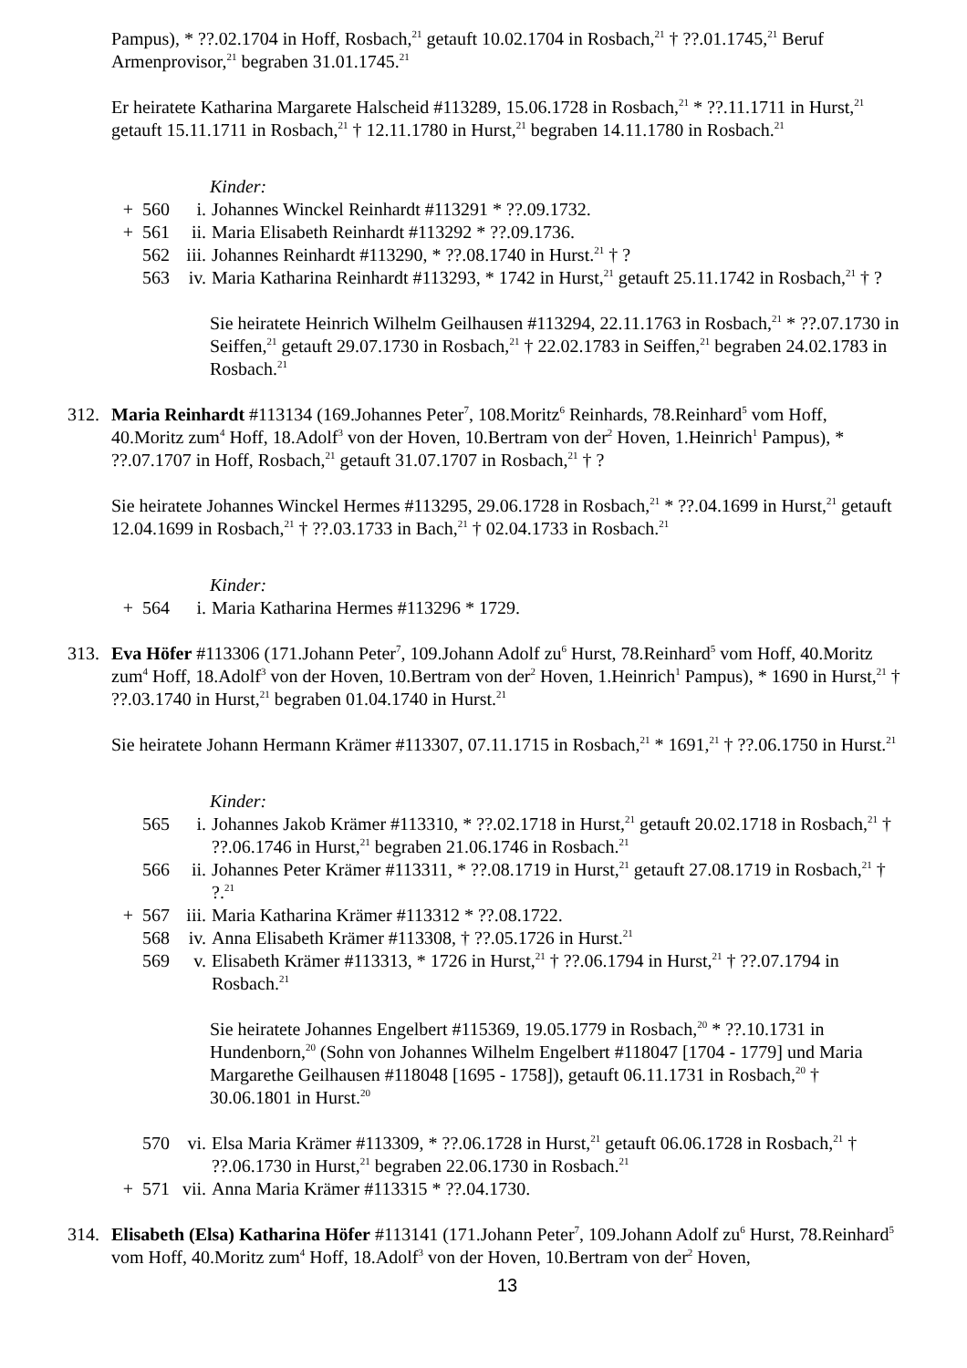Pampus), * ??.02.1704 in Hoff, Rosbach,<sup>21</sup> getauft 10.02.1704 in Rosbach,<sup>21</sup> † ??.01.1745,<sup>21</sup> Beruf Armenprovisor,<sup>21</sup> begraben 31.01.1745.<sup>21</sup>
Er heiratete Katharina Margarete Halscheid #113289, 15.06.1728 in Rosbach,<sup>21</sup> * ??.11.1711 in Hurst,<sup>21</sup> getauft 15.11.1711 in Rosbach,<sup>21</sup> † 12.11.1780 in Hurst,<sup>21</sup> begraben 14.11.1780 in Rosbach.<sup>21</sup>
Kinder:
+ 560 i. Johannes Winckel Reinhardt #113291 * ??.09.1732.
+ 561 ii. Maria Elisabeth Reinhardt #113292 * ??.09.1736.
562 iii. Johannes Reinhardt #113290, * ??.08.1740 in Hurst.<sup>21</sup> † ?
563 iv. Maria Katharina Reinhardt #113293, * 1742 in Hurst,<sup>21</sup> getauft 25.11.1742 in Rosbach,<sup>21</sup> † ?
Sie heiratete Heinrich Wilhelm Geilhausen #113294, 22.11.1763 in Rosbach,<sup>21</sup> * ??.07.1730 in Seiffen,<sup>21</sup> getauft 29.07.1730 in Rosbach,<sup>21</sup> † 22.02.1783 in Seiffen,<sup>21</sup> begraben 24.02.1783 in Rosbach.<sup>21</sup>
312. Maria Reinhardt #113134 (169.Johannes Peter<sup>7</sup>, 108.Moritz<sup>6</sup> Reinhards, 78.Reinhard<sup>5</sup> vom Hoff, 40.Moritz zum<sup>4</sup> Hoff, 18.Adolf<sup>3</sup> von der Hoven, 10.Bertram von der<sup>2</sup> Hoven, 1.Heinrich<sup>1</sup> Pampus), * ??.07.1707 in Hoff, Rosbach,<sup>21</sup> getauft 31.07.1707 in Rosbach,<sup>21</sup> † ?
Sie heiratete Johannes Winckel Hermes #113295, 29.06.1728 in Rosbach,<sup>21</sup> * ??.04.1699 in Hurst,<sup>21</sup> getauft 12.04.1699 in Rosbach,<sup>21</sup> † ??.03.1733 in Bach,<sup>21</sup> † 02.04.1733 in Rosbach.<sup>21</sup>
Kinder:
+ 564 i. Maria Katharina Hermes #113296 * 1729.
313. Eva Höfer #113306 (171.Johann Peter<sup>7</sup>, 109.Johann Adolf zu<sup>6</sup> Hurst, 78.Reinhard<sup>5</sup> vom Hoff, 40.Moritz zum<sup>4</sup> Hoff, 18.Adolf<sup>3</sup> von der Hoven, 10.Bertram von der<sup>2</sup> Hoven, 1.Heinrich<sup>1</sup> Pampus), * 1690 in Hurst,<sup>21</sup> † ??.03.1740 in Hurst,<sup>21</sup> begraben 01.04.1740 in Hurst.<sup>21</sup>
Sie heiratete Johann Hermann Krämer #113307, 07.11.1715 in Rosbach,<sup>21</sup> * 1691,<sup>21</sup> † ??.06.1750 in Hurst.<sup>21</sup>
Kinder:
565 i. Johannes Jakob Krämer #113310, * ??.02.1718 in Hurst,<sup>21</sup> getauft 20.02.1718 in Rosbach,<sup>21</sup> † ??.06.1746 in Hurst,<sup>21</sup> begraben 21.06.1746 in Rosbach.<sup>21</sup>
566 ii. Johannes Peter Krämer #113311, * ??.08.1719 in Hurst,<sup>21</sup> getauft 27.08.1719 in Rosbach,<sup>21</sup> † ?.<sup>21</sup>
+ 567 iii. Maria Katharina Krämer #113312 * ??.08.1722.
568 iv. Anna Elisabeth Krämer #113308, † ??.05.1726 in Hurst.<sup>21</sup>
569 v. Elisabeth Krämer #113313, * 1726 in Hurst,<sup>21</sup> † ??.06.1794 in Hurst,<sup>21</sup> † ??.07.1794 in Rosbach.<sup>21</sup>
Sie heiratete Johannes Engelbert #115369, 19.05.1779 in Rosbach,<sup>20</sup> * ??.10.1731 in Hundenborn,<sup>20</sup> (Sohn von Johannes Wilhelm Engelbert #118047 [1704 - 1779] und Maria Margarethe Geilhausen #118048 [1695 - 1758]), getauft 06.11.1731 in Rosbach,<sup>20</sup> † 30.06.1801 in Hurst.<sup>20</sup>
570 vi. Elsa Maria Krämer #113309, * ??.06.1728 in Hurst,<sup>21</sup> getauft 06.06.1728 in Rosbach,<sup>21</sup> † ??.06.1730 in Hurst,<sup>21</sup> begraben 22.06.1730 in Rosbach.<sup>21</sup>
+ 571 vii. Anna Maria Krämer #113315 * ??.04.1730.
314. Elisabeth (Elsa) Katharina Höfer #113141 (171.Johann Peter<sup>7</sup>, 109.Johann Adolf zu<sup>6</sup> Hurst, 78.Reinhard<sup>5</sup> vom Hoff, 40.Moritz zum<sup>4</sup> Hoff, 18.Adolf<sup>3</sup> von der Hoven, 10.Bertram von der<sup>2</sup> Hoven,
13